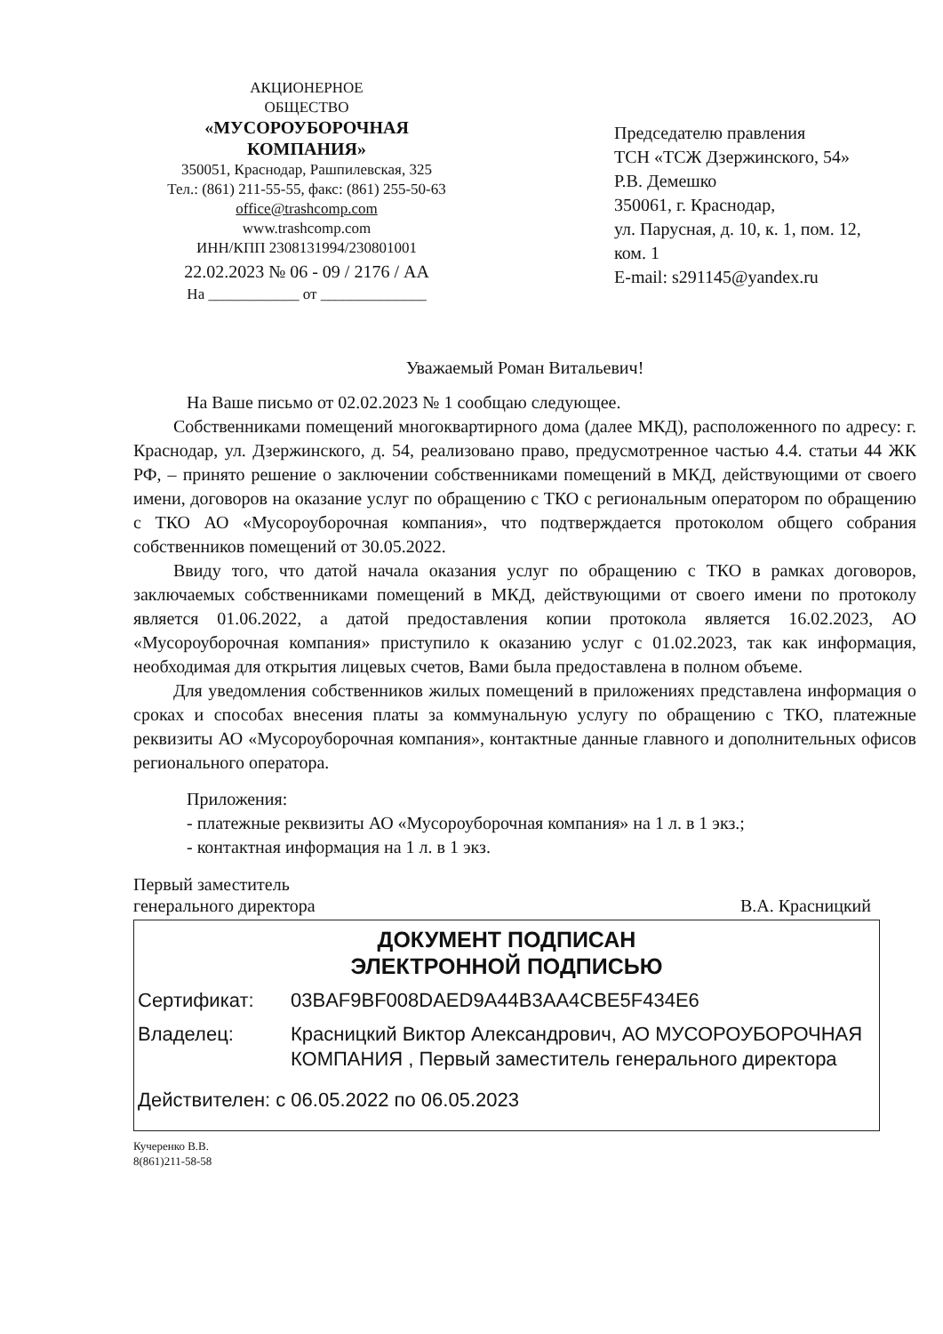АКЦИОНЕРНОЕ
ОБЩЕСТВО
«МУСОРОУБОРОЧНАЯ
КОМПАНИЯ»
350051, Краснодар, Рашпилевская, 325
Тел.: (861) 211-55-55, факс: (861) 255-50-63
office@trashcomp.com
www.trashcomp.com
ИНН/КПП 2308131994/230801001
22.02.2023 № 06 - 09 / 2176 / АА
На ____________ от ______________
Председателю правления
ТСН «ТСЖ Дзержинского, 54»
Р.В. Демешко
350061, г. Краснодар,
ул. Парусная, д. 10, к. 1, пом. 12,
ком. 1
E-mail: s291145@yandex.ru
Уважаемый Роман Витальевич!
На Ваше письмо от 02.02.2023 № 1 сообщаю следующее.
Собственниками помещений многоквартирного дома (далее МКД), расположенного по адресу: г. Краснодар, ул. Дзержинского, д. 54, реализовано право, предусмотренное частью 4.4. статьи 44 ЖК РФ, – принято решение о заключении собственниками помещений в МКД, действующими от своего имени, договоров на оказание услуг по обращению с ТКО с региональным оператором по обращению с ТКО АО «Мусороуборочная компания», что подтверждается протоколом общего собрания собственников помещений от 30.05.2022.
Ввиду того, что датой начала оказания услуг по обращению с ТКО в рамках договоров, заключаемых собственниками помещений в МКД, действующими от своего имени по протоколу является 01.06.2022, а датой предоставления копии протокола является 16.02.2023, АО «Мусороуборочная компания» приступило к оказанию услуг с 01.02.2023, так как информация, необходимая для открытия лицевых счетов, Вами была предоставлена в полном объеме.
Для уведомления собственников жилых помещений в приложениях представлена информация о сроках и способах внесения платы за коммунальную услугу по обращению с ТКО, платежные реквизиты АО «Мусороуборочная компания», контактные данные главного и дополнительных офисов регионального оператора.
Приложения:
- платежные реквизиты АО «Мусороуборочная компания» на 1 л. в 1 экз.;
- контактная информация на 1 л. в 1 экз.
Первый заместитель
генерального директора
В.А. Красницкий
ДОКУМЕНТ ПОДПИСАН
ЭЛЕКТРОННОЙ ПОДПИСЬЮ
Сертификат: 03BAF9BF008DAED9A44B3AA4CBE5F434E6
Владелец: Красницкий Виктор Александрович, АО МУСОРОУБОРОЧНАЯ КОМПАНИЯ , Первый заместитель генерального директора
Действителен: с 06.05.2022 по 06.05.2023
Кучеренко В.В.
8(861)211-58-58